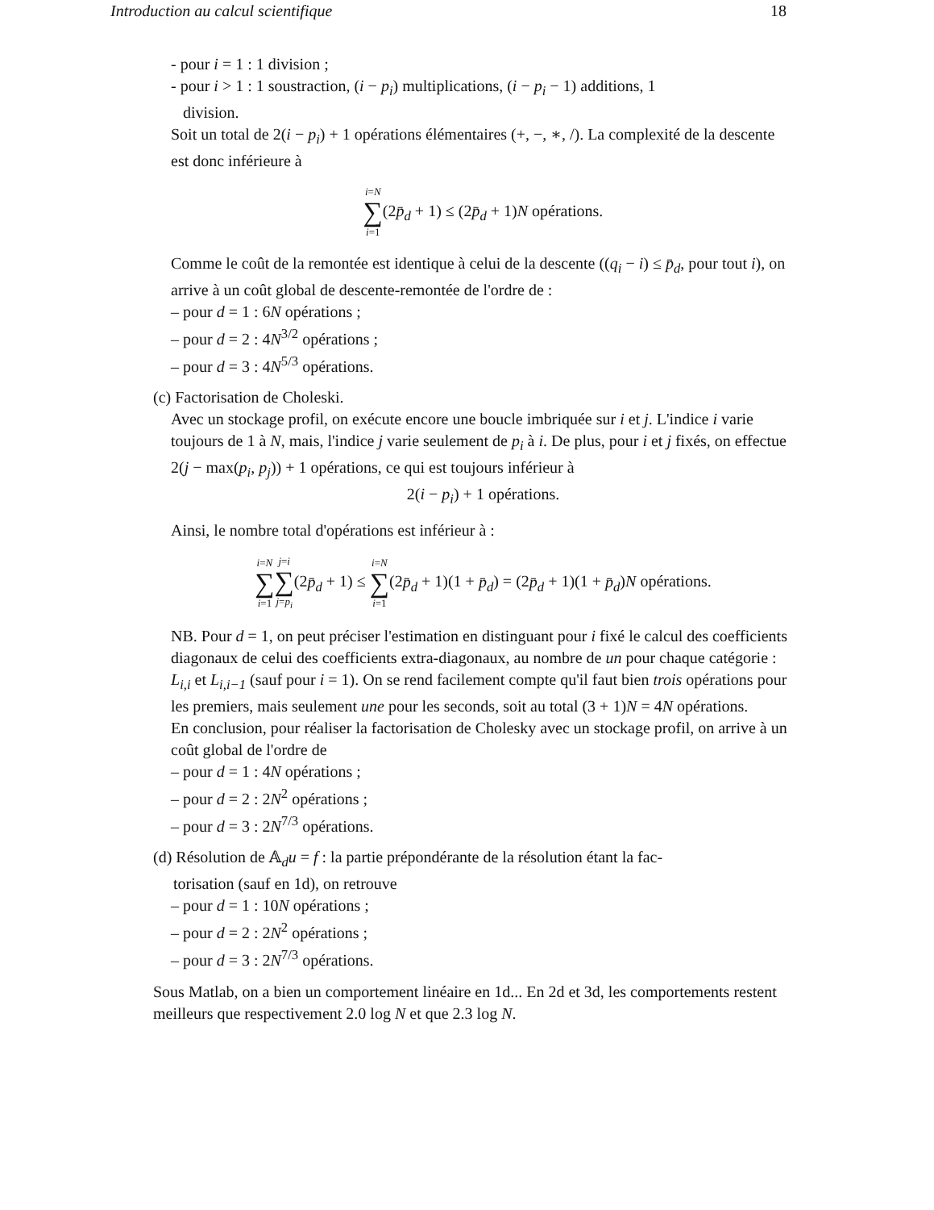Introduction au calcul scientifique 18
- pour i = 1 : 1 division ;
- pour i > 1 : 1 soustraction, (i − p<sub>i</sub>) multiplications, (i − p<sub>i</sub> − 1) additions, 1
division.
Soit un total de 2(i − p<sub>i</sub>) + 1 opérations élémentaires (+, −, ∗, /). La complexité de la descente est donc inférieure à
i=N ∑ i=1(2p̄<sub>d</sub> + 1) ≤ (2p̄<sub>d</sub> + 1)N opérations.
Comme le coût de la remontée est identique à celui de la descente ((q<sub>i</sub> − i) ≤ p̄<sub>d</sub>, pour tout i), on arrive à un coût global de descente-remontée de l'ordre de :
– pour d = 1 : 6N opérations ;
– pour d = 2 : 4N<sup>3/2</sup> opérations ;
– pour d = 3 : 4N<sup>5/3</sup> opérations.
(c) Factorisation de Choleski.
Avec un stockage profil, on exécute encore une boucle imbriquée sur i et j. L'indice i varie toujours de 1 à N, mais, l'indice j varie seulement de p<sub>i</sub> à i. De plus, pour i et j fixés, on effectue 2(j − max(p<sub>i</sub>, p<sub>j</sub>)) + 1 opérations, ce qui est toujours inférieur à
2(i − p<sub>i</sub>) + 1 opérations.
Ainsi, le nombre total d'opérations est inférieur à :
i=N ∑ i=1 j=i ∑ j=p<sub>i</sub>(2p̄<sub>d</sub> + 1) ≤ i=N ∑ i=1(2p̄<sub>d</sub> + 1)(1 + p̄<sub>d</sub>) = (2p̄<sub>d</sub> + 1)(1 + p̄<sub>d</sub>)N opérations.
NB. Pour d = 1, on peut préciser l'estimation en distinguant pour i fixé le calcul des coefficients diagonaux de celui des coefficients extra-diagonaux, au nombre de un pour chaque catégorie : L<sub>i,i</sub> et L<sub>i,i−1</sub> (sauf pour i = 1). On se rend facilement compte qu'il faut bien trois opérations pour les premiers, mais seulement une pour les seconds, soit au total (3 + 1)N = 4N opérations.
En conclusion, pour réaliser la factorisation de Cholesky avec un stockage profil, on arrive à un coût global de l'ordre de
– pour d = 1 : 4N opérations ;
– pour d = 2 : 2N<sup>2</sup> opérations ;
– pour d = 3 : 2N<sup>7/3</sup> opérations.
(d) Résolution de 𝔸<sub>d</sub>u = f : la partie prépondérante de la résolution étant la fac-
torisation (sauf en 1d), on retrouve
– pour d = 1 : 10N opérations ;
– pour d = 2 : 2N<sup>2</sup> opérations ;
– pour d = 3 : 2N<sup>7/3</sup> opérations.
Sous Matlab, on a bien un comportement linéaire en 1d... En 2d et 3d, les comportements restent meilleurs que respectivement 2.0 log N et que 2.3 log N.